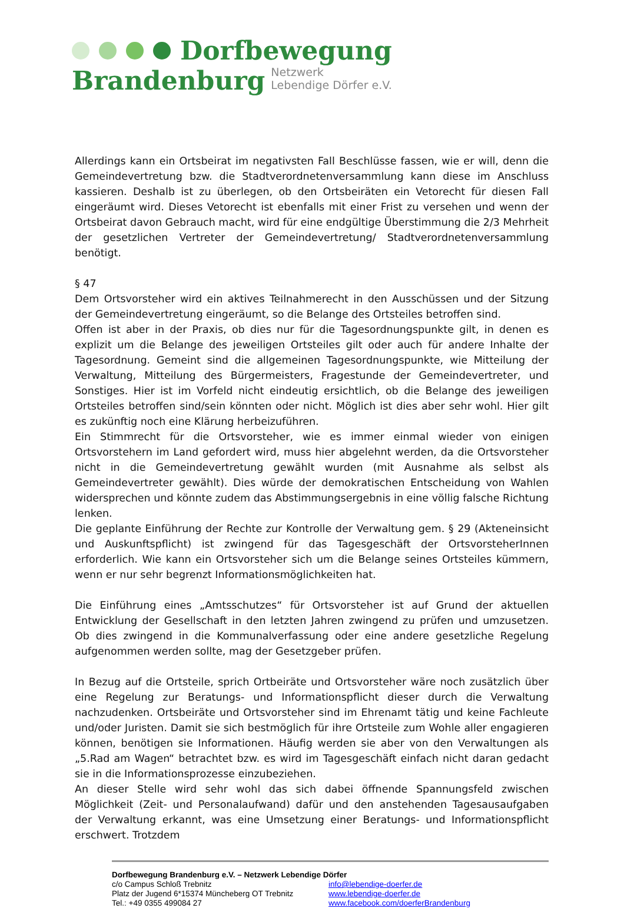Dorfbewegung
Brandenburg Netzwerk
Lebendige Dörfer e.V.
Allerdings kann ein Ortsbeirat im negativsten Fall Beschlüsse fassen, wie er will, denn die Gemeindevertretung bzw. die Stadtverordnetenversammlung kann diese im Anschluss kassieren. Deshalb ist zu überlegen, ob den Ortsbeiräten ein Vetorecht für diesen Fall eingeräumt wird. Dieses Vetorecht ist ebenfalls mit einer Frist zu versehen und wenn der Ortsbeirat davon Gebrauch macht, wird für eine endgültige Überstimmung die 2/3 Mehrheit der gesetzlichen Vertreter der Gemeindevertretung/ Stadtverordnetenversammlung benötigt.
§ 47
Dem Ortsvorsteher wird ein aktives Teilnahmerecht in den Ausschüssen und der Sitzung der Gemeindevertretung eingeräumt, so die Belange des Ortsteiles betroffen sind.
Offen ist aber in der Praxis, ob dies nur für die Tagesordnungspunkte gilt, in denen es explizit um die Belange des jeweiligen Ortsteiles gilt oder auch für andere Inhalte der Tagesordnung. Gemeint sind die allgemeinen Tagesordnungspunkte, wie Mitteilung der Verwaltung, Mitteilung des Bürgermeisters, Fragestunde der Gemeindevertreter, und Sonstiges. Hier ist im Vorfeld nicht eindeutig ersichtlich, ob die Belange des jeweiligen Ortsteiles betroffen sind/sein könnten oder nicht. Möglich ist dies aber sehr wohl. Hier gilt es zukünftig noch eine Klärung herbeizuführen.
Ein Stimmrecht für die Ortsvorsteher, wie es immer einmal wieder von einigen Ortsvorstehern im Land gefordert wird, muss hier abgelehnt werden, da die Ortsvorsteher nicht in die Gemeindevertretung gewählt wurden (mit Ausnahme als selbst als Gemeindevertreter gewählt). Dies würde der demokratischen Entscheidung von Wahlen widersprechen und könnte zudem das Abstimmungsergebnis in eine völlig falsche Richtung lenken.
Die geplante Einführung der Rechte zur Kontrolle der Verwaltung gem. § 29 (Akteneinsicht und Auskunftspflicht) ist zwingend für das Tagesgeschäft der OrtsvorsteherInnen erforderlich. Wie kann ein Ortsvorsteher sich um die Belange seines Ortsteiles kümmern, wenn er nur sehr begrenzt Informationsmöglichkeiten hat.
Die Einführung eines „Amtsschutzes“ für Ortsvorsteher ist auf Grund der aktuellen Entwicklung der Gesellschaft in den letzten Jahren zwingend zu prüfen und umzusetzen. Ob dies zwingend in die Kommunalverfassung oder eine andere gesetzliche Regelung aufgenommen werden sollte, mag der Gesetzgeber prüfen.
In Bezug auf die Ortsteile, sprich Ortbeiräte und Ortsvorsteher wäre noch zusätzlich über eine Regelung zur Beratungs- und Informationspflicht dieser durch die Verwaltung nachzudenken. Ortsbeiräte und Ortsvorsteher sind im Ehrenamt tätig und keine Fachleute und/oder Juristen. Damit sie sich bestmöglich für ihre Ortsteile zum Wohle aller engagieren können, benötigen sie Informationen. Häufig werden sie aber von den Verwaltungen als „5.Rad am Wagen“ betrachtet bzw. es wird im Tagesgeschäft einfach nicht daran gedacht sie in die Informationsprozesse einzubeziehen.
An dieser Stelle wird sehr wohl das sich dabei öffnende Spannungsfeld zwischen Möglichkeit (Zeit- und Personalaufwand) dafür und den anstehenden Tagesausaufgaben der Verwaltung erkannt, was eine Umsetzung einer Beratungs- und Informationspflicht erschwert. Trotzdem
Dorfbewegung Brandenburg e.V. – Netzwerk Lebendige Dörfer
c/o Campus Schloß Trebnitz info@lebendige-doerfer.de
Platz der Jugend 6*15374 Müncheberg OT Trebnitz
www.lebendige-doerfer.de
Tel.: +49 0355 499084 27 www.facebook.com/doerferBrandenburg